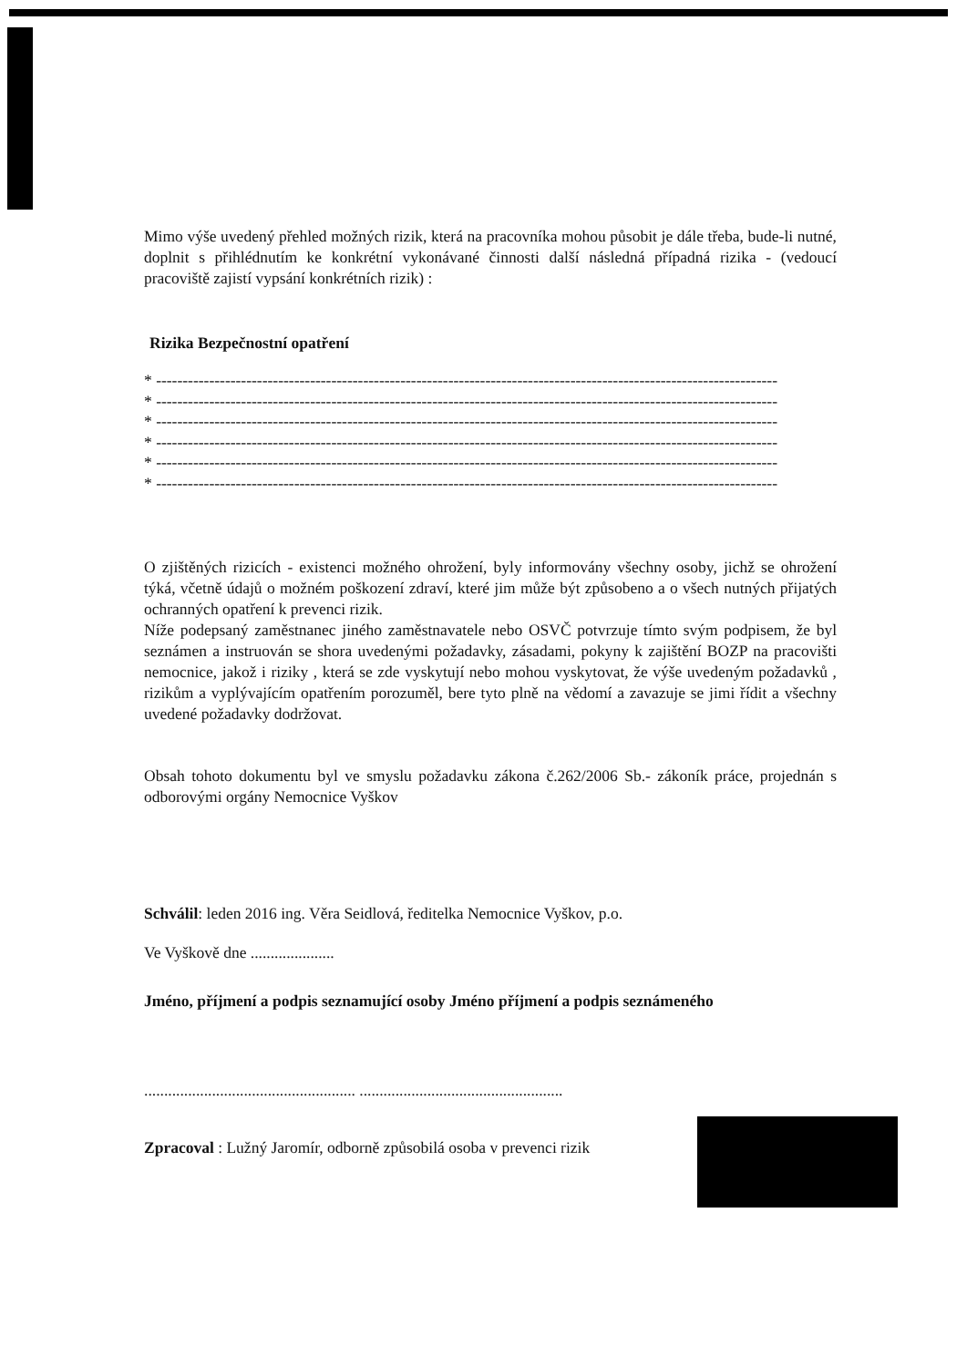Mimo výše uvedený přehled možných rizik, která na pracovníka mohou působit je dále třeba, bude-li nutné, doplnit s přihlédnutím ke konkrétní vykonávané činnosti další následná případná rizika - (vedoucí pracoviště zajistí vypsání konkrétních rizik) :
Rizika Bezpečnostní opatření
* ---------------------------------------------------------------------------------------------------------------------
* ---------------------------------------------------------------------------------------------------------------------
* ---------------------------------------------------------------------------------------------------------------------
* ---------------------------------------------------------------------------------------------------------------------
* ---------------------------------------------------------------------------------------------------------------------
* ---------------------------------------------------------------------------------------------------------------------
O zjištěných rizicích - existenci možného ohrožení, byly informovány všechny osoby, jichž se ohrožení týká, včetně údajů o možném poškození zdraví, které jim může být způsobeno a o všech nutných přijatých ochranných opatření k prevenci rizik.
Níže podepsaný zaměstnanec jiného zaměstnavatele nebo OSVČ potvrzuje tímto svým podpisem, že byl seznámen a instruován se shora uvedenými požadavky, zásadami, pokyny k zajištění BOZP na pracovišti nemocnice, jakož i riziky , která se zde vyskytují nebo mohou vyskytovat, že výše uvedeným požadavků , rizikům a vyplývajícím opatřením porozuměl, bere tyto plně na vědomí a zavazuje se jimi řídit a všechny uvedené požadavky dodržovat.
Obsah tohoto dokumentu byl ve smyslu požadavku zákona č.262/2006 Sb.- zákoník práce, projednán s odborovými orgány Nemocnice Vyškov
Schválil: leden 2016 ing. Věra Seidlová, ředitelka Nemocnice Vyškov, p.o.
Ve Vyškově dne .....................
Jméno, příjmení a podpis seznamující osoby Jméno příjmení a podpis seznámeného
..................................................... ...................................................
Zpracoval : Lužný Jaromír, odborně způsobilá osoba v prevenci rizik